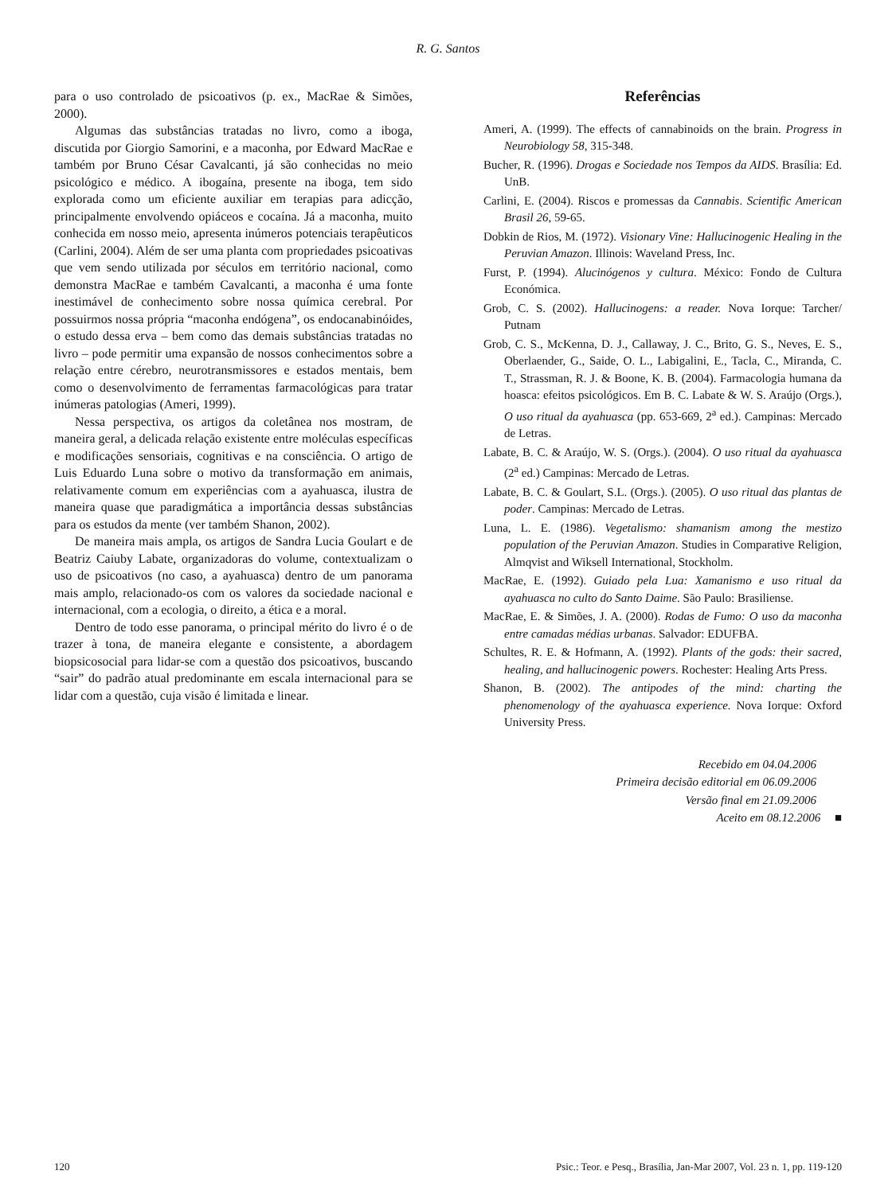R. G. Santos
para o uso controlado de psicoativos (p. ex., MacRae & Simões, 2000).
Algumas das substâncias tratadas no livro, como a iboga, discutida por Giorgio Samorini, e a maconha, por Edward MacRae e também por Bruno César Cavalcanti, já são conhecidas no meio psicológico e médico. A ibogaína, presente na iboga, tem sido explorada como um eficiente auxiliar em terapias para adicção, principalmente envolvendo opiáceos e cocaína. Já a maconha, muito conhecida em nosso meio, apresenta inúmeros potenciais terapêuticos (Carlini, 2004). Além de ser uma planta com propriedades psicoativas que vem sendo utilizada por séculos em território nacional, como demonstra MacRae e também Cavalcanti, a maconha é uma fonte inestimável de conhecimento sobre nossa química cerebral. Por possuirmos nossa própria “maconha endógena”, os endocanabinóides, o estudo dessa erva – bem como das demais substâncias tratadas no livro – pode permitir uma expansão de nossos conhecimentos sobre a relação entre cérebro, neurotransmissores e estados mentais, bem como o desenvolvimento de ferramentas farmacológicas para tratar inúmeras patologias (Ameri, 1999).
Nessa perspectiva, os artigos da coletânea nos mostram, de maneira geral, a delicada relação existente entre moléculas específicas e modificações sensoriais, cognitivas e na consciência. O artigo de Luis Eduardo Luna sobre o motivo da transformação em animais, relativamente comum em experiências com a ayahuasca, ilustra de maneira quase que paradigmática a importância dessas substâncias para os estudos da mente (ver também Shanon, 2002).
De maneira mais ampla, os artigos de Sandra Lucia Goulart e de Beatriz Caiuby Labate, organizadoras do volume, contextualizam o uso de psicoativos (no caso, a ayahuasca) dentro de um panorama mais amplo, relacionado-os com os valores da sociedade nacional e internacional, com a ecologia, o direito, a ética e a moral.
Dentro de todo esse panorama, o principal mérito do livro é o de trazer à tona, de maneira elegante e consistente, a abordagem biopsicosocial para lidar-se com a questão dos psicoativos, buscando “sair” do padrão atual predominante em escala internacional para se lidar com a questão, cuja visão é limitada e linear.
Referências
Ameri, A. (1999). The effects of cannabinoids on the brain. Progress in Neurobiology 58, 315-348.
Bucher, R. (1996). Drogas e Sociedade nos Tempos da AIDS. Brasília: Ed. UnB.
Carlini, E. (2004). Riscos e promessas da Cannabis. Scientific American Brasil 26, 59-65.
Dobkin de Rios, M. (1972). Visionary Vine: Hallucinogenic Healing in the Peruvian Amazon. Illinois: Waveland Press, Inc.
Furst, P. (1994). Alucinógenos y cultura. México: Fondo de Cultura Económica.
Grob, C. S. (2002). Hallucinogens: a reader. Nova Iorque: Tarcher/ Putnam
Grob, C. S., McKenna, D. J., Callaway, J. C., Brito, G. S., Neves, E. S., Oberlaender, G., Saide, O. L., Labigalini, E., Tacla, C., Miranda, C. T., Strassman, R. J. & Boone, K. B. (2004). Farmacologia humana da hoasca: efeitos psicológicos. Em B. C. Labate & W. S. Araújo (Orgs.), O uso ritual da ayahuasca (pp. 653-669, 2<sup>a</sup> ed.). Campinas: Mercado de Letras.
Labate, B. C. & Araújo, W. S. (Orgs.). (2004). O uso ritual da ayahuasca (2<sup>a</sup> ed.) Campinas: Mercado de Letras.
Labate, B. C. & Goulart, S.L. (Orgs.). (2005). O uso ritual das plantas de poder. Campinas: Mercado de Letras.
Luna, L. E. (1986). Vegetalismo: shamanism among the mestizo population of the Peruvian Amazon. Studies in Comparative Religion, Almqvist and Wiksell International, Stockholm.
MacRae, E. (1992). Guiado pela Lua: Xamanismo e uso ritual da ayahuasca no culto do Santo Daime. São Paulo: Brasiliense.
MacRae, E. & Simões, J. A. (2000). Rodas de Fumo: O uso da maconha entre camadas médias urbanas. Salvador: EDUFBA.
Schultes, R. E. & Hofmann, A. (1992). Plants of the gods: their sacred, healing, and hallucinogenic powers. Rochester: Healing Arts Press.
Shanon, B. (2002). The antipodes of the mind: charting the phenomenology of the ayahuasca experience. Nova Iorque: Oxford University Press.
Recebido em 04.04.2006
Primeira decisão editorial em 06.09.2006
Versão final em 21.09.2006
Aceito em 08.12.2006 ■
120 Psic.: Teor. e Pesq., Brasília, Jan-Mar 2007, Vol. 23 n. 1, pp. 119-120